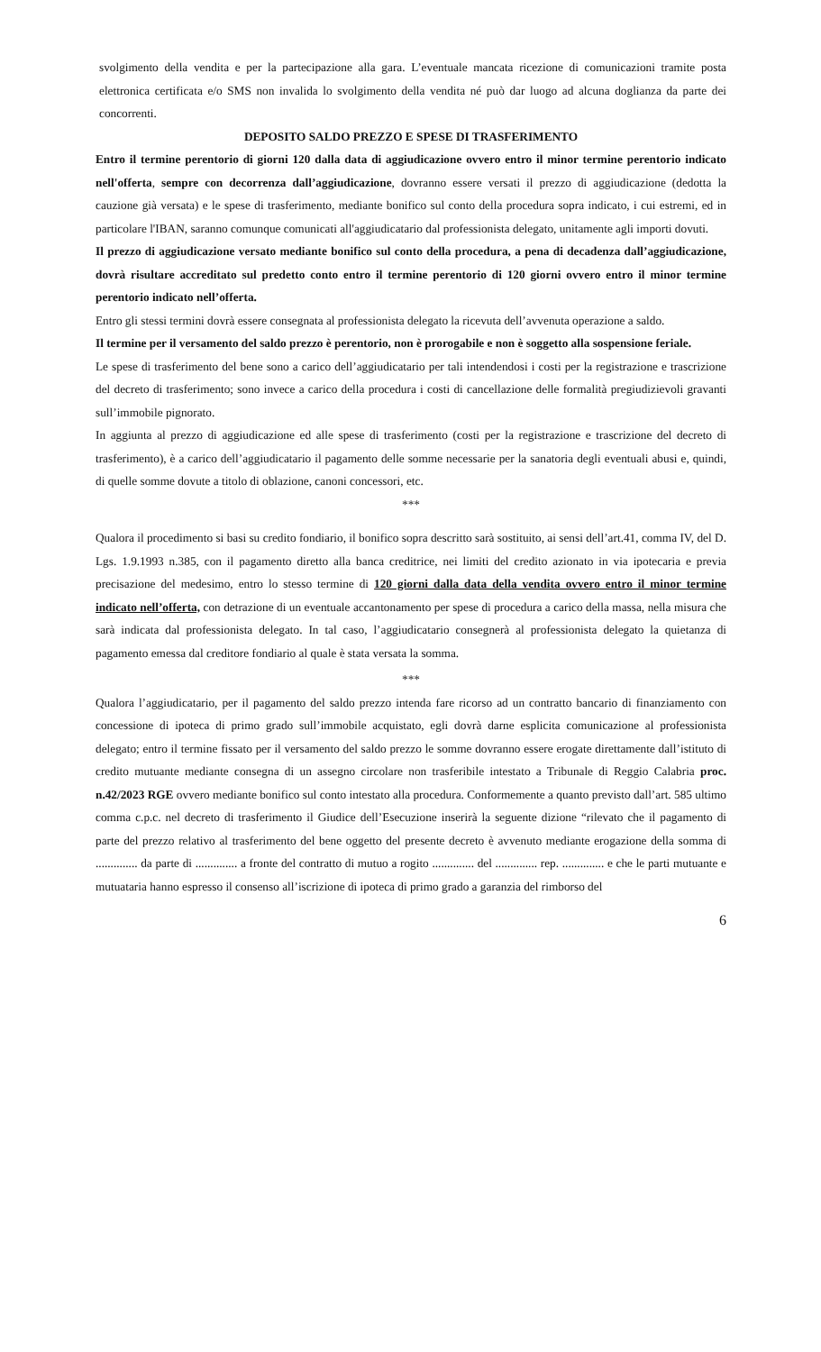svolgimento della vendita e per la partecipazione alla gara. L’eventuale mancata ricezione di comunicazioni tramite posta elettronica certificata e/o SMS non invalida lo svolgimento della vendita né può dar luogo ad alcuna doglianza da parte dei concorrenti.
DEPOSITO SALDO PREZZO E SPESE DI TRASFERIMENTO
Entro il termine perentorio di giorni 120 dalla data di aggiudicazione ovvero entro il minor termine perentorio indicato nell'offerta, sempre con decorrenza dall’aggiudicazione, dovranno essere versati il prezzo di aggiudicazione (dedotta la cauzione già versata) e le spese di trasferimento, mediante bonifico sul conto della procedura sopra indicato, i cui estremi, ed in particolare l'IBAN, saranno comunque comunicati all'aggiudicatario dal professionista delegato, unitamente agli importi dovuti.
Il prezzo di aggiudicazione versato mediante bonifico sul conto della procedura, a pena di decadenza dall’aggiudicazione, dovrà risultare accreditato sul predetto conto entro il termine perentorio di 120 giorni ovvero entro il minor termine perentorio indicato nell’offerta.
Entro gli stessi termini dovrà essere consegnata al professionista delegato la ricevuta dell’avvenuta operazione a saldo.
Il termine per il versamento del saldo prezzo è perentorio, non è prorogabile e non è soggetto alla sospensione feriale.
Le spese di trasferimento del bene sono a carico dell’aggiudicatario per tali intendendosi i costi per la registrazione e trascrizione del decreto di trasferimento; sono invece a carico della procedura i costi di cancellazione delle formalità pregiudizievoli gravanti sull’immobile pignorato.
In aggiunta al prezzo di aggiudicazione ed alle spese di trasferimento (costi per la registrazione e trascrizione del decreto di trasferimento), è a carico dell’aggiudicatario il pagamento delle somme necessarie per la sanatoria degli eventuali abusi e, quindi, di quelle somme dovute a titolo di oblazione, canoni concessori, etc.
***
Qualora il procedimento si basi su credito fondiario, il bonifico sopra descritto sarà sostituito, ai sensi dell’art.41, comma IV, del D. Lgs. 1.9.1993 n.385, con il pagamento diretto alla banca creditrice, nei limiti del credito azionato in via ipotecaria e previa precisazione del medesimo, entro lo stesso termine di 120 giorni dalla data della vendita ovvero entro il minor termine indicato nell’offerta, con detrazione di un eventuale accantonamento per spese di procedura a carico della massa, nella misura che sarà indicata dal professionista delegato. In tal caso, l’aggiudicatario consegnerà al professionista delegato la quietanza di pagamento emessa dal creditore fondiario al quale è stata versata la somma.
***
Qualora l’aggiudicatario, per il pagamento del saldo prezzo intenda fare ricorso ad un contratto bancario di finanziamento con concessione di ipoteca di primo grado sull’immobile acquistato, egli dovrà darne esplicita comunicazione al professionista delegato; entro il termine fissato per il versamento del saldo prezzo le somme dovranno essere erogate direttamente dall’istituto di credito mutuante mediante consegna di un assegno circolare non trasferibile intestato a Tribunale di Reggio Calabria proc. n.42/2023 RGE ovvero mediante bonifico sul conto intestato alla procedura. Conformemente a quanto previsto dall’art. 585 ultimo comma c.p.c. nel decreto di trasferimento il Giudice dell’Esecuzione inserirà la seguente dizione “rilevato che il pagamento di parte del prezzo relativo al trasferimento del bene oggetto del presente decreto è avvenuto mediante erogazione della somma di .............. da parte di .............. a fronte del contratto di mutuo a rogito .............. del .............. rep. .............. e che le parti mutuante e mutuataria hanno espresso il consenso all’iscrizione di ipoteca di primo grado a garanzia del rimborso del
6